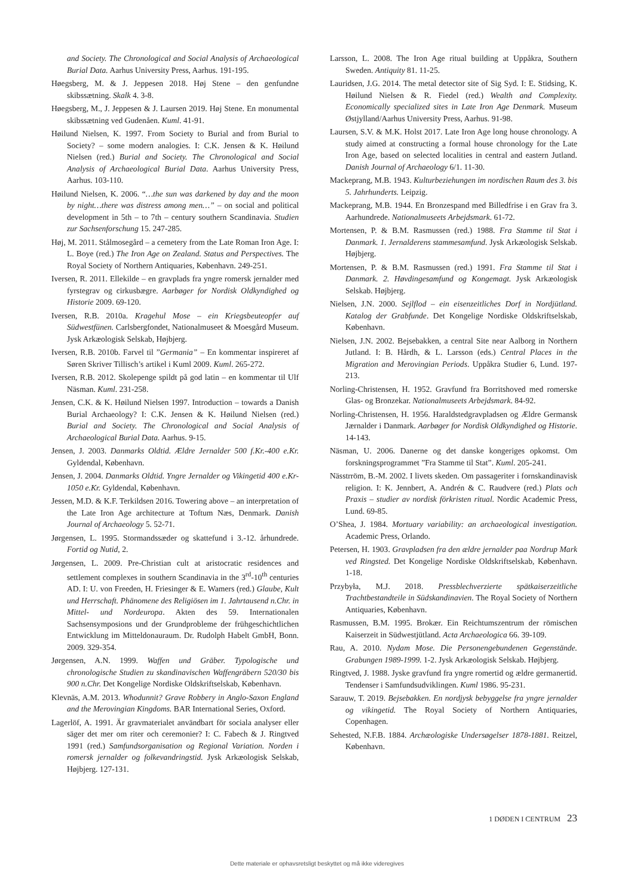and Society. The Chronological and Social Analysis of Archaeological Burial Data. Aarhus University Press, Aarhus. 191-195.
Høegsberg, M. & J. Jeppesen 2018. Høj Stene – den genfundne skibssætning. Skalk 4. 3-8.
Høegsberg, M., J. Jeppesen & J. Laursen 2019. Høj Stene. En monumental skibssætning ved Gudenåen. Kuml. 41-91.
Høilund Nielsen, K. 1997. From Society to Burial and from Burial to Society? – some modern analogies. I: C.K. Jensen & K. Høilund Nielsen (red.) Burial and Society. The Chronological and Social Analysis of Archaeological Burial Data. Aarhus University Press, Aarhus. 103-110.
Høilund Nielsen, K. 2006. “…the sun was darkened by day and the moon by night…there was distress among men…” – on social and political development in 5th – to 7th – century southern Scandinavia. Studien zur Sachsenforschung 15. 247-285.
Høj, M. 2011. Stålmosegård – a cemetery from the Late Roman Iron Age. I: L. Boye (red.) The Iron Age on Zealand. Status and Perspectives. The Royal Society of Northern Antiquaries, København. 249-251.
Iversen, R. 2011. Ellekilde – en gravplads fra yngre romersk jernalder med fyrstegrav og cirkusbægre. Aarbøger for Nordisk Oldkyndighed og Historie 2009. 69-120.
Iversen, R.B. 2010a. Kragehul Mose – ein Kriegsbeuteopfer auf Südwestfünen. Carlsbergfondet, Nationalmuseet & Moesgård Museum. Jysk Arkæologisk Selskab, Højbjerg.
Iversen, R.B. 2010b. Farvel til ”Germania” – En kommentar inspireret af Søren Skriver Tillisch’s artikel i Kuml 2009. Kuml. 265-272.
Iversen, R.B. 2012. Skolepenge spildt på god latin – en kommentar til Ulf Näsman. Kuml. 231-258.
Jensen, C.K. & K. Høilund Nielsen 1997. Introduction – towards a Danish Burial Archaeology? I: C.K. Jensen & K. Høilund Nielsen (red.) Burial and Society. The Chronological and Social Analysis of Archaeological Burial Data. Aarhus. 9-15.
Jensen, J. 2003. Danmarks Oldtid. Ældre Jernalder 500 f.Kr.-400 e.Kr. Gyldendal, København.
Jensen, J. 2004. Danmarks Oldtid. Yngre Jernalder og Vikingetid 400 e.Kr- 1050 e.Kr. Gyldendal, København.
Jessen, M.D. & K.F. Terkildsen 2016. Towering above – an interpretation of the Late Iron Age architecture at Toftum Næs, Denmark. Danish Journal of Archaeology 5. 52-71.
Jørgensen, L. 1995. Stormandssæder og skattefund i 3.-12. århundrede. Fortid og Nutid, 2.
Jørgensen, L. 2009. Pre-Christian cult at aristocratic residences and settlement complexes in southern Scandinavia in the 3<sup>rd</sup>-10<sup>th</sup> centuries AD. I: U. von Freeden, H. Friesinger & E. Wamers (red.) Glaube, Kult und Herrschaft. Phänomene des Religiösen im 1. Jahrtausend n.Chr. in Mittel- und Nordeuropa. Akten des 59. Internationalen Sachsensymposions und der Grundprobleme der frühgeschichtlichen Entwicklung im Mitteldonauraum. Dr. Rudolph Habelt GmbH, Bonn. 2009. 329-354.
Jørgensen, A.N. 1999. Waffen und Gräber. Typologische und chronologische Studien zu skandinavischen Waffengräbern 520/30 bis 900 n.Chr. Det Kongelige Nordiske Oldskriftselskab, København.
Klevnäs, A.M. 2013. Whodunnit? Grave Robbery in Anglo-Saxon England and the Merovingian Kingdoms. BAR International Series, Oxford.
Lagerlöf, A. 1991. Är gravmaterialet användbart för sociala analyser eller säger det mer om riter och ceremonier? I: C. Fabech & J. Ringtved 1991 (red.) Samfundsorganisation og Regional Variation. Norden i romersk jernalder og folkevandringstid. Jysk Arkæologisk Selskab, Højbjerg. 127-131.
Larsson, L. 2008. The Iron Age ritual building at Uppåkra, Southern Sweden. Antiquity 81. 11-25.
Lauridsen, J.G. 2014. The metal detector site of Sig Syd. I: E. Stidsing, K. Høilund Nielsen & R. Fiedel (red.) Wealth and Complexity. Economically specialized sites in Late Iron Age Denmark. Museum Østjylland/Aarhus University Press, Aarhus. 91-98.
Laursen, S.V. & M.K. Holst 2017. Late Iron Age long house chronology. A study aimed at constructing a formal house chronology for the Late Iron Age, based on selected localities in central and eastern Jutland. Danish Journal of Archaeology 6/1. 11-30.
Mackeprang, M.B. 1943. Kulturbeziehungen im nordischen Raum des 3. bis 5. Jahrhunderts. Leipzig.
Mackeprang, M.B. 1944. En Bronzespand med Billedfrise i en Grav fra 3. Aarhundrede. Nationalmuseets Arbejdsmark. 61-72.
Mortensen, P. & B.M. Rasmussen (red.) 1988. Fra Stamme til Stat i Danmark. 1. Jernalderens stammesamfund. Jysk Arkæologisk Selskab. Højbjerg.
Mortensen, P. & B.M. Rasmussen (red.) 1991. Fra Stamme til Stat i Danmark. 2. Høvdingesamfund og Kongemagt. Jysk Arkæologisk Selskab. Højbjerg.
Nielsen, J.N. 2000. Sejlflod – ein eisenzeitliches Dorf in Nordjütland. Katalog der Grabfunde. Det Kongelige Nordiske Oldskriftselskab, København.
Nielsen, J.N. 2002. Bejsebakken, a central Site near Aalborg in Northern Jutland. I: B. Hårdh, & L. Larsson (eds.) Central Places in the Migration and Merovingian Periods. Uppåkra Studier 6, Lund. 197-213.
Norling-Christensen, H. 1952. Gravfund fra Borritshoved med romerske Glas- og Bronzekar. Nationalmuseets Arbejdsmark. 84-92.
Norling-Christensen, H. 1956. Haraldstedgravpladsen og Ældre Germansk Jærnalder i Danmark. Aarbøger for Nordisk Oldkyndighed og Historie. 14-143.
Näsman, U. 2006. Danerne og det danske kongeriges opkomst. Om forskningsprogrammet ”Fra Stamme til Stat”. Kuml. 205-241.
Nässtrröm, B.-M. 2002. I livets skeden. Om passageriter i fornskandinavisk religion. I: K. Jennbert, A. Andrén & C. Raudvere (red.) Plats och Praxis – studier av nordisk förkristen ritual. Nordic Academic Press, Lund. 69-85.
O’Shea, J. 1984. Mortuary variability: an archaeological investigation. Academic Press, Orlando.
Petersen, H. 1903. Gravpladsen fra den ældre jernalder paa Nordrup Mark ved Ringsted. Det Kongelige Nordiske Oldskriftselskab, København. 1-18.
Przybyła, M.J. 2018. Pressblechverzierte spätkaiserzeitliche Trachtbestandteile in Südskandinavien. The Royal Society of Northern Antiquaries, København.
Rasmussen, B.M. 1995. Brokær. Ein Reichtumszentrum der römischen Kaiserzeit in Südwestjütland. Acta Archaeologica 66. 39-109.
Rau, A. 2010. Nydam Mose. Die Personengebundenen Gegenstände. Grabungen 1989-1999. 1-2. Jysk Arkæologisk Selskab. Højbjerg.
Ringtved, J. 1988. Jyske gravfund fra yngre romertid og ældre germanertid. Tendenser i Samfundsudviklingen. Kuml 1986. 95-231.
Sarauw, T. 2019. Bejsebakken. En nordjysk bebyggelse fra yngre jernalder og vikingetid. The Royal Society of Northern Antiquaries, Copenhagen.
Sehested, N.F.B. 1884. Archæologiske Undersøgelser 1878-1881. Reitzel, København.
1 DØDEN I CENTRUM 23
Dette materiale er ophavsretsligt beskyttet og må ikke videregives